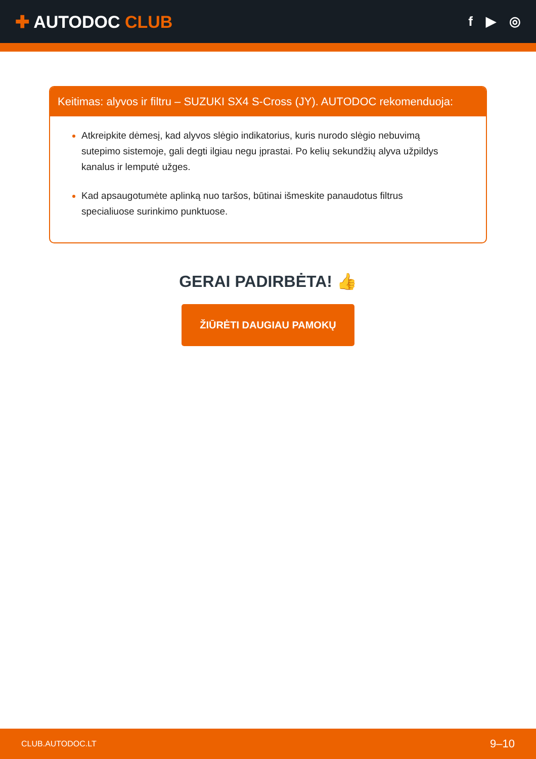✚ AUTODOC CLUB
f ▶ ◎
Keitimas: alyvos ir filtru – SUZUKI SX4 S-Cross (JY). AUTODOC rekomenduoja:
Atkreipkite dėmesį, kad alyvos slėgio indikatorius, kuris nurodo slėgio nebuvimą sutepimo sistemoje, gali degti ilgiau negu įprastai. Po kelių sekundžių alyva užpildys kanalus ir lemputė užges.
Kad apsaugotumėte aplinką nuo taršos, būtinai išmeskite panaudotus filtrus specialiuose surinkimo punktuose.
GERAI PADIRBĖTA! 👍
ŽIŪRĖTI DAUGIAU PAMOKŲ
CLUB.AUTODOC.LT 9–10